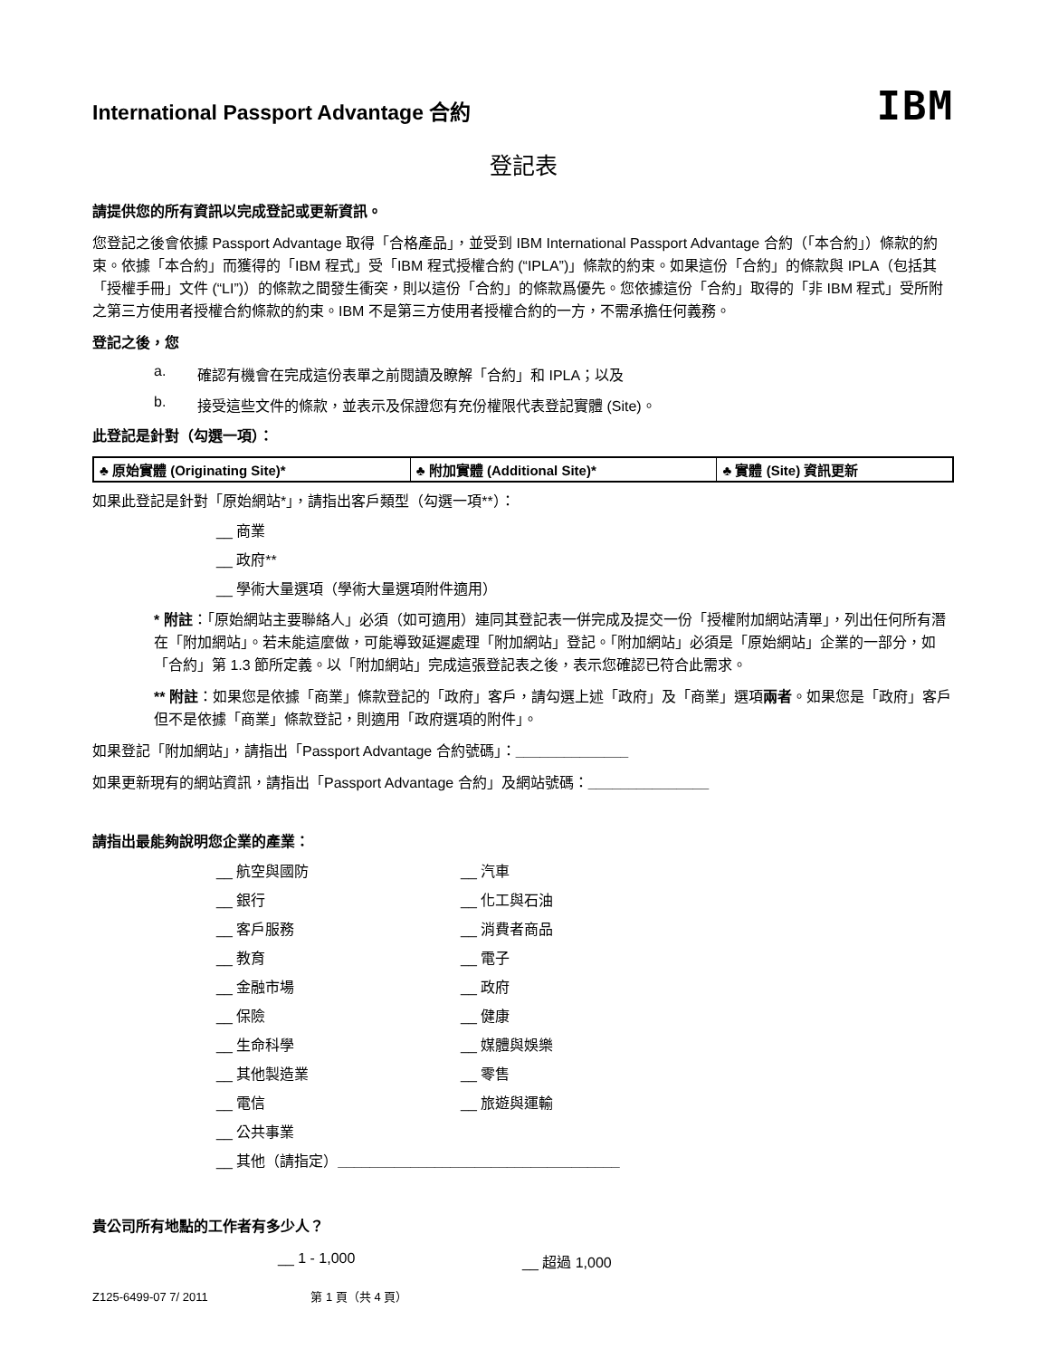International Passport Advantage 合約
IBM
登記表
請提供您的所有資訊以完成登記或更新資訊。
您登記之後會依據 Passport Advantage 取得「合格產品」，並受到 IBM International Passport Advantage 合約（「本合約」）條款的約束。依據「本合約」而獲得的「IBM 程式」受「IBM 程式授權合約 (“IPLA”)」條款的約束。如果這份「合約」的條款與 IPLA（包括其「授權手冊」文件 (“LI”)）的條款之間發生衝突，則以這份「合約」的條款爲優先。您依據這份「合約」取得的「非 IBM 程式」受所附之第三方使用者授權合約條款的約束。IBM 不是第三方使用者授權合約的一方，不需承擔任何義務。
登記之後，您
a. 確認有機會在完成這份表單之前閱讀及瞭解「合約」和 IPLA；以及
b. 接受這些文件的條款，並表示及保證您有充份權限代表登記實體 (Site)。
此登記是針對（勾選一項）：
| ♣ 原始實體 (Originating Site)* | ♣ 附加實體 (Additional Site)* | ♣ 實體 (Site) 資訊更新 |
如果此登記是針對「原始網站*」，請指出客戶類型（勾選一項**）：
__ 商業
__ 政府**
__ 學術大量選項（學術大量選項附件適用）
* 附註：「原始網站主要聯絡人」必須（如可適用）連同其登記表一併完成及提交一份「授權附加網站清單」，列出任何所有潛在「附加網站」。若未能這麼做，可能導致延遲處理「附加網站」登記。「附加網站」必須是「原始網站」企業的一部分，如「合約」第 1.3 節所定義。以「附加網站」完成這張登記表之後，表示您確認已符合此需求。
** 附註：如果您是依據「商業」條款登記的「政府」客戶，請勾選上述「政府」及「商業」選項兩者。如果您是「政府」客戶但不是依據「商業」條款登記，則適用「政府選項的附件」。
如果登記「附加網站」，請指出「Passport Advantage 合約號碼」：______________
如果更新現有的網站資訊，請指出「Passport Advantage 合約」及網站號碼：_______________
請指出最能夠說明您企業的產業：
__ 航空與國防
__ 汽車
__ 銀行
__ 化工與石油
__ 客戶服務
__ 消費者商品
__ 教育
__ 電子
__ 金融市場
__ 政府
__ 保險
__ 健康
__ 生命科學
__ 媒體與娛樂
__ 其他製造業
__ 零售
__ 電信
__ 旅遊與運輸
__ 公共事業
__ 其他（請指定）___________________________________
貴公司所有地點的工作者有多少人？
__ 1 - 1,000 __ 超過 1,000
Z125-6499-07 7/ 2011 第 1 頁（共 4 頁）